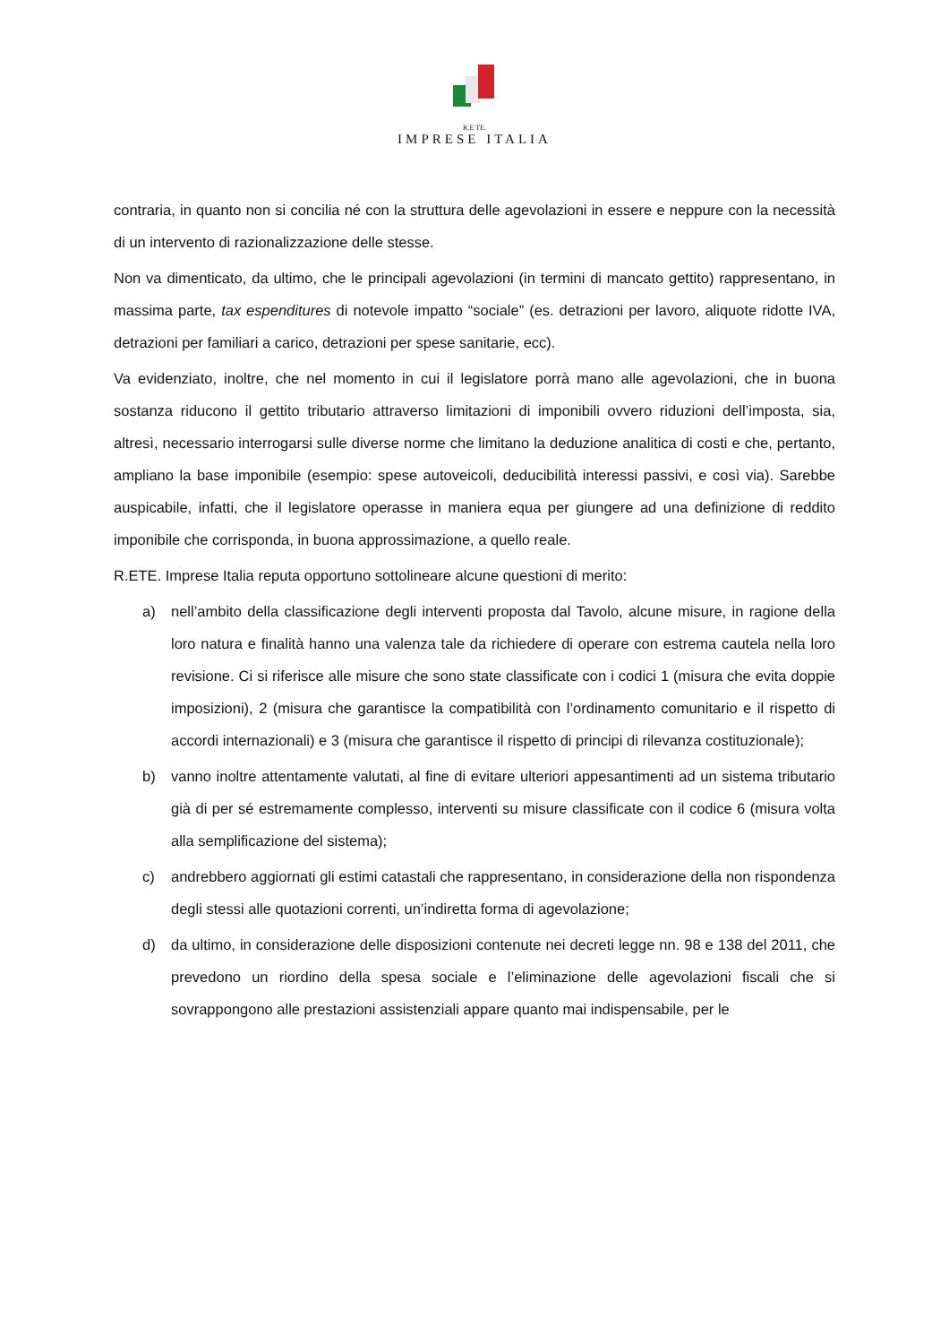R.E TE.
IMPRESE ITALIA
contraria, in quanto non si concilia né con la struttura delle agevolazioni in essere e neppure con la necessità di un intervento di razionalizzazione delle stesse.
Non va dimenticato, da ultimo, che le principali agevolazioni (in termini di mancato gettito) rappresentano, in massima parte, tax espenditures di notevole impatto “sociale” (es. detrazioni per lavoro, aliquote ridotte IVA, detrazioni per familiari a carico, detrazioni per spese sanitarie, ecc).
Va evidenziato, inoltre, che nel momento in cui il legislatore porrà mano alle agevolazioni, che in buona sostanza riducono il gettito tributario attraverso limitazioni di imponibili ovvero riduzioni dell’imposta, sia, altresì, necessario interrogarsi sulle diverse norme che limitano la deduzione analitica di costi e che, pertanto, ampliano la base imponibile (esempio: spese autoveicoli, deducibilità interessi passivi, e così via). Sarebbe auspicabile, infatti, che il legislatore operasse in maniera equa per giungere ad una definizione di reddito imponibile che corrisponda, in buona approssimazione, a quello reale.
R.ETE. Imprese Italia reputa opportuno sottolineare alcune questioni di merito:
a) nell’ambito della classificazione degli interventi proposta dal Tavolo, alcune misure, in ragione della loro natura e finalità hanno una valenza tale da richiedere di operare con estrema cautela nella loro revisione. Ci si riferisce alle misure che sono state classificate con i codici 1 (misura che evita doppie imposizioni), 2 (misura che garantisce la compatibilità con l’ordinamento comunitario e il rispetto di accordi internazionali) e 3 (misura che garantisce il rispetto di principi di rilevanza costituzionale);
b) vanno inoltre attentamente valutati, al fine di evitare ulteriori appesantimenti ad un sistema tributario già di per sé estremamente complesso, interventi su misure classificate con il codice 6 (misura volta alla semplificazione del sistema);
c) andrebbero aggiornati gli estimi catastali che rappresentano, in considerazione della non rispondenza degli stessi alle quotazioni correnti, un’indiretta forma di agevolazione;
d) da ultimo, in considerazione delle disposizioni contenute nei decreti legge nn. 98 e 138 del 2011, che prevedono un riordino della spesa sociale e l’eliminazione delle agevolazioni fiscali che si sovrappongono alle prestazioni assistenziali appare quanto mai indispensabile, per le